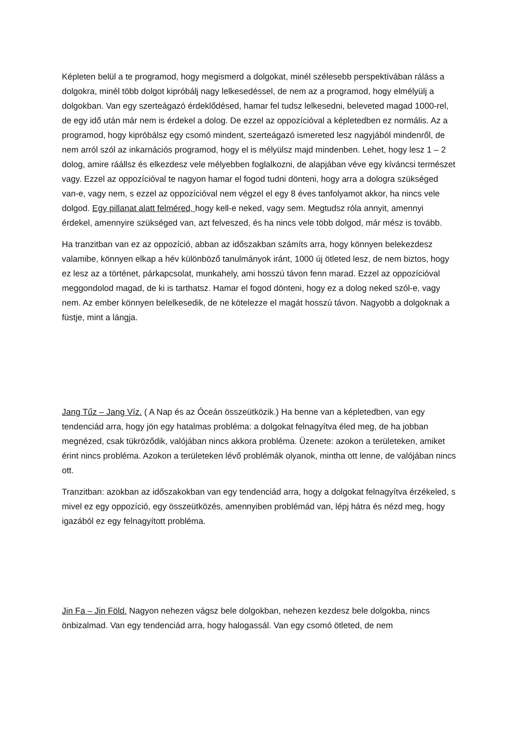Képleten belül a te programod, hogy megismerd a dolgokat, minél szélesebb perspektívában ráláss a dolgokra, minél több dolgot kipróbálj nagy lelkesedéssel, de nem az a programod, hogy elmélyülj a dolgokban. Van egy szerteágazó érdeklődésed, hamar fel tudsz lelkesedni, beleveted magad 1000-rel, de egy idő után már nem is érdekel a dolog. De ezzel az oppozícióval a képletedben ez normális. Az a programod, hogy kipróbálsz egy csomó mindent, szerteágazó ismereted lesz nagyjából mindenről, de nem arról szól az inkarnációs programod, hogy el is mélyülsz majd mindenben. Lehet, hogy lesz 1 – 2 dolog, amire ráállsz és elkezdesz vele mélyebben foglalkozni, de alapjában véve egy kíváncsi természet vagy. Ezzel az oppozícióval te nagyon hamar el fogod tudni dönteni, hogy arra a dologra szükséged van-e, vagy nem, s ezzel az oppozícióval nem végzel el egy 8 éves tanfolyamot akkor, ha nincs vele dolgod. Egy pillanat alatt felméred, hogy kell-e neked, vagy sem. Megtudsz róla annyit, amennyi érdekel, amennyire szükséged van, azt felveszed, és ha nincs vele több dolgod, már mész is tovább.
Ha tranzitban van ez az oppozíció, abban az időszakban számíts arra, hogy könnyen belekezdesz valamibe, könnyen elkap a hév különböző tanulmányok iránt, 1000 új ötleted lesz, de nem biztos, hogy ez lesz az a történet, párkapcsolat, munkahely, ami hosszú távon fenn marad. Ezzel az oppozícióval meggondolod magad, de ki is tarthatsz. Hamar el fogod dönteni, hogy ez a dolog neked szól-e, vagy nem. Az ember könnyen belelkesedik, de ne kötelezze el magát hosszú távon. Nagyobb a dolgoknak a füstje, mint a lángja.
Jang Tűz – Jang Víz. ( A Nap és az Óceán összeütközik.) Ha benne van a képletedben, van egy tendenciád arra, hogy jön egy hatalmas probléma: a dolgokat felnagyítva éled meg, de ha jobban megnézed, csak tükröződik, valójában nincs akkora probléma. Üzenete: azokon a területeken, amiket érint nincs probléma. Azokon a területeken lévő problémák olyanok, mintha ott lenne, de valójában nincs ott.
Tranzitban: azokban az időszakokban van egy tendenciád arra, hogy a dolgokat felnagyítva érzékeled, s mivel ez egy oppozíció, egy összeütközés, amennyiben problémád van, lépj hátra és nézd meg, hogy igazából ez egy felnagyított probléma.
Jin Fa – Jin Föld. Nagyon nehezen vágsz bele dolgokban, nehezen kezdesz bele dolgokba, nincs önbizalmad. Van egy tendenciád arra, hogy halogassál. Van egy csomó ötleted, de nem